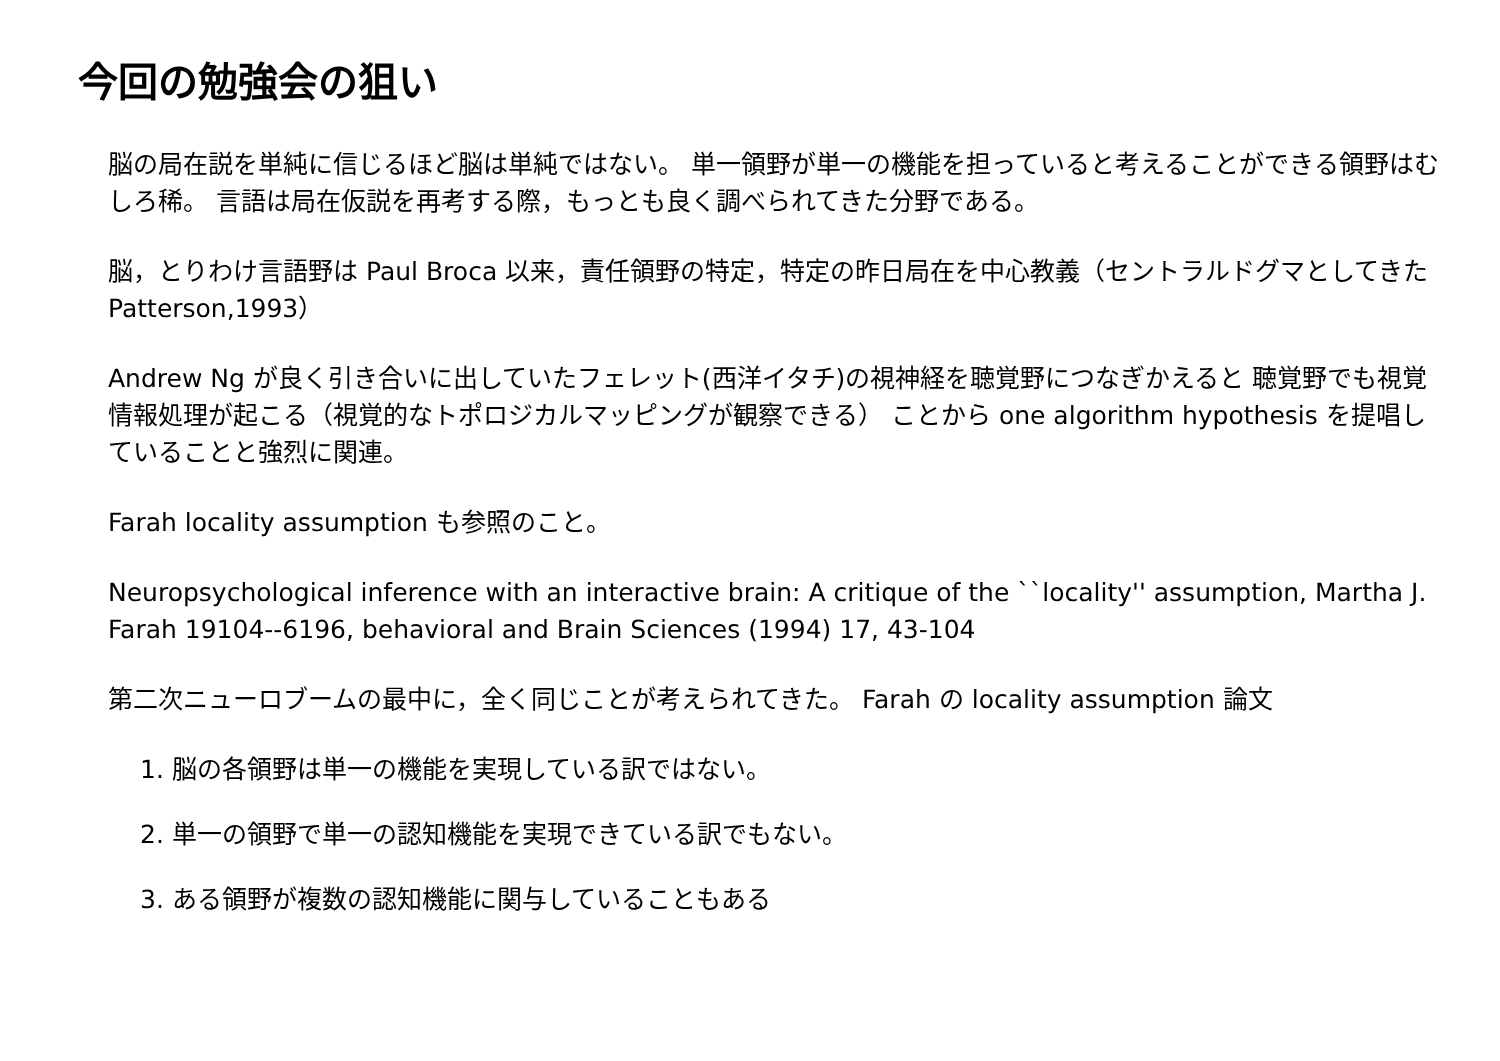今回の勉強会の狙い
脳の局在説を単純に信じるほど脳は単純ではない。 単一領野が単一の機能を担っていると考えることができる領野はむしろ稀。 言語は局在仮説を再考する際，もっとも良く調べられてきた分野である。
脳，とりわけ言語野は Paul Broca 以来，責任領野の特定，特定の昨日局在を中心教義（セントラルドグマとしてきた Patterson,1993）
Andrew Ng が良く引き合いに出していたフェレット(西洋イタチ)の視神経を聴覚野につなぎかえると 聴覚野でも視覚情報処理が起こる（視覚的なトポロジカルマッピングが観察できる） ことから one algorithm hypothesis を提唱していることと強烈に関連。
Farah locality assumption も参照のこと。
Neuropsychological inference with an interactive brain: A critique of the ``locality'' assumption, Martha J. Farah 19104--6196, behavioral and Brain Sciences (1994) 17, 43-104
第二次ニューロブームの最中に，全く同じことが考えられてきた。 Farah の locality assumption 論文
1. 脳の各領野は単一の機能を実現している訳ではない。
2. 単一の領野で単一の認知機能を実現できている訳でもない。
3. ある領野が複数の認知機能に関与していることもある